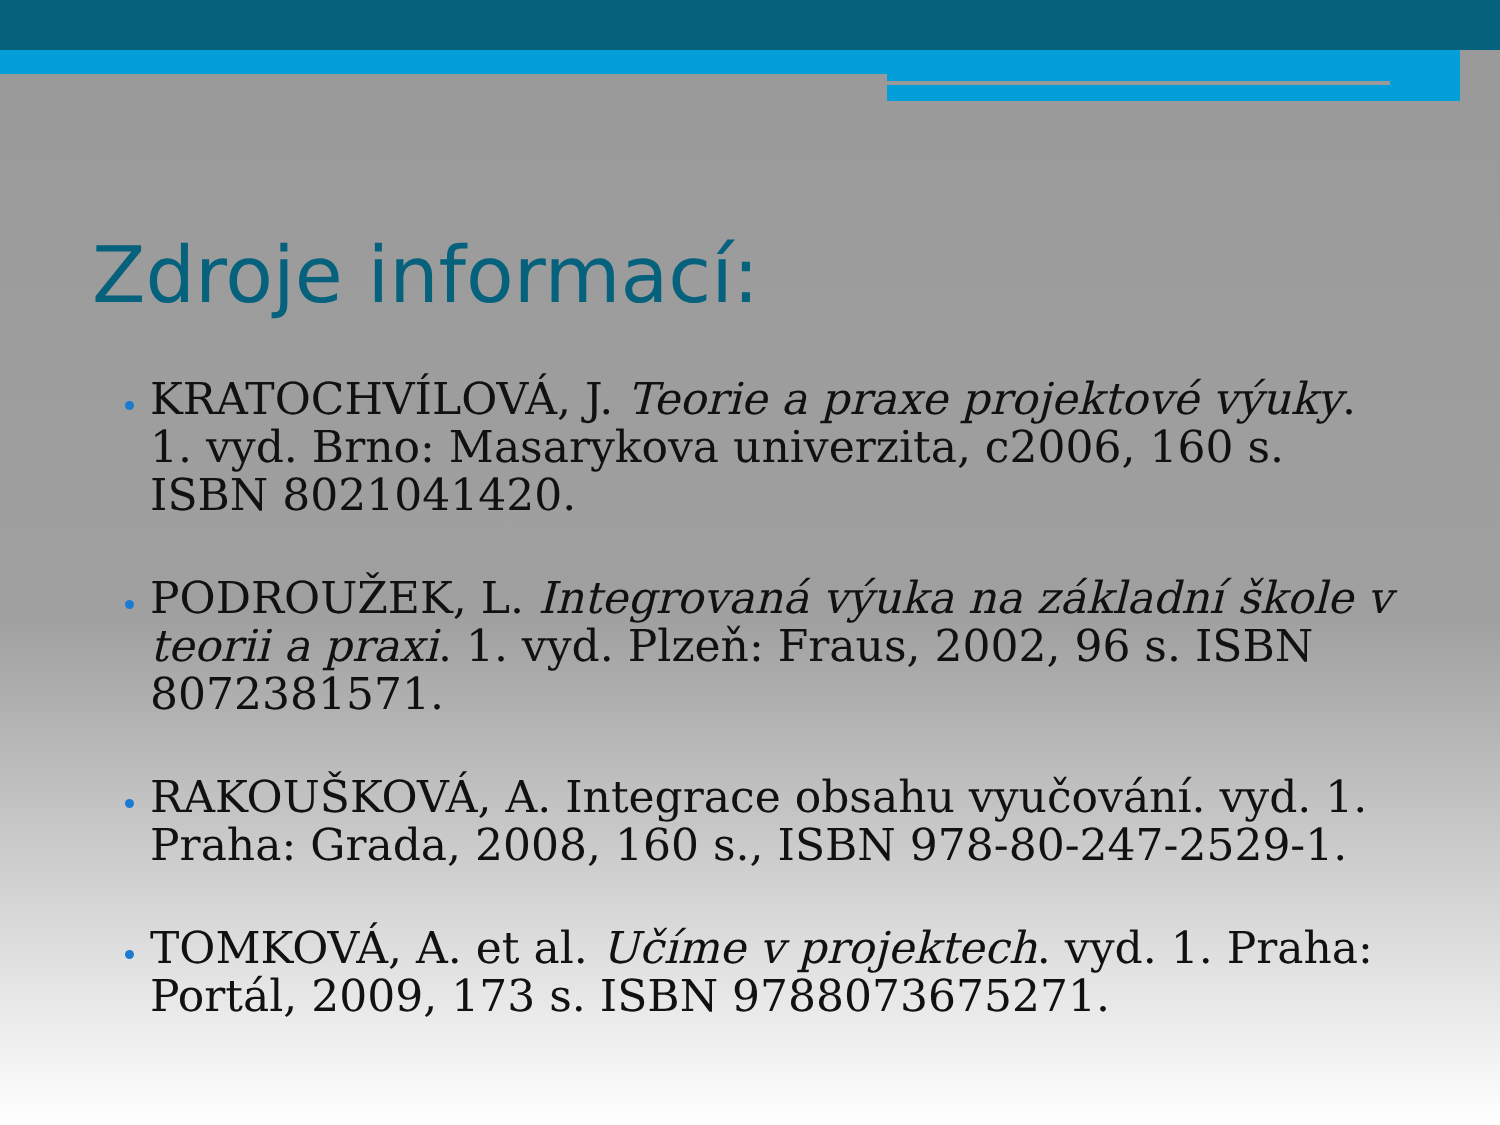Zdroje informací:
KRATOCHVÍLOVÁ, J. Teorie a praxe projektové výuky. 1. vyd. Brno: Masarykova univerzita, c2006, 160 s. ISBN 8021041420.
PODROUŽEK, L. Integrovaná výuka na základní škole v teorii a praxi. 1. vyd. Plzeň: Fraus, 2002, 96 s. ISBN 8072381571.
RAKOUŠKOVÁ, A. Integrace obsahu vyučování. vyd. 1. Praha: Grada, 2008, 160 s., ISBN 978-80-247-2529-1.
TOMKOVÁ, A. et al. Učíme v projektech. vyd. 1. Praha: Portál, 2009, 173 s. ISBN 9788073675271.